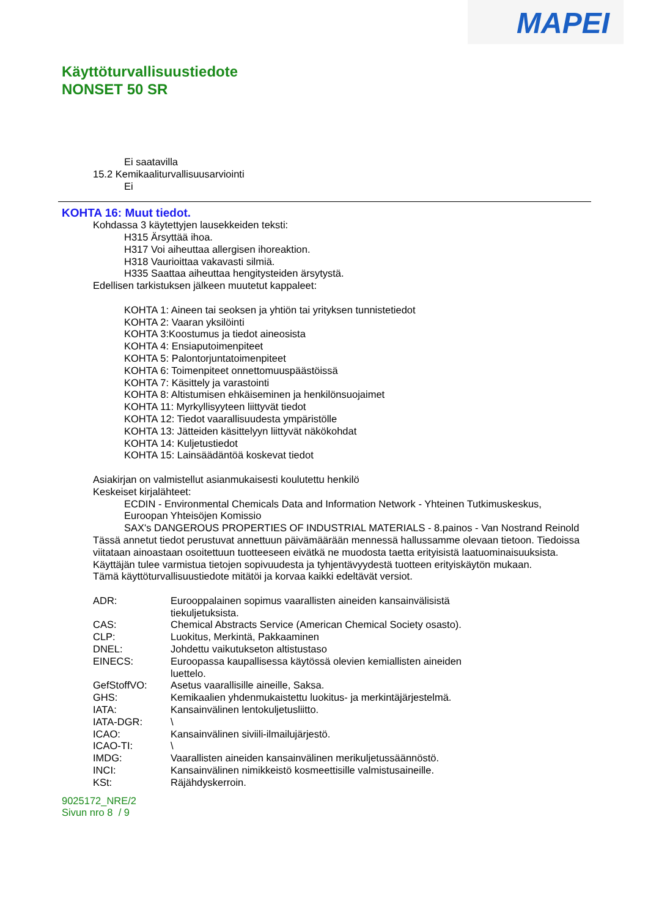MAPEI
Käyttöturvallisuustiedote
NONSET 50 SR
Ei saatavilla
15.2 Kemikaaliturvallisuusarviointi
Ei
KOHTA 16: Muut tiedot.
Kohdassa 3 käytettyjen lausekkeiden teksti:
H315 Ärsyttää ihoa.
H317 Voi aiheuttaa allergisen ihoreaktion.
H318 Vaurioittaa vakavasti silmiä.
H335 Saattaa aiheuttaa hengitysteiden ärsytystä.
Edellisen tarkistuksen jälkeen muutetut kappaleet:
KOHTA 1: Aineen tai seoksen ja yhtiön tai yrityksen tunnistetiedot
KOHTA 2: Vaaran yksilöinti
KOHTA 3:Koostumus ja tiedot aineosista
KOHTA 4: Ensiaputoimenpiteet
KOHTA 5: Palontorjuntatoimenpiteet
KOHTA 6: Toimenpiteet onnettomuuspäästöissä
KOHTA 7: Käsittely ja varastointi
KOHTA 8: Altistumisen ehkäiseminen ja henkilönsuojaimet
KOHTA 11: Myrkyllisyyteen liittyvät tiedot
KOHTA 12: Tiedot vaarallisuudesta ympäristölle
KOHTA 13: Jätteiden käsittelyyn liittyvät näkökohdat
KOHTA 14: Kuljetustiedot
KOHTA 15: Lainsäädäntöä koskevat tiedot
Asiakirjan on valmistellut asianmukaisesti koulutettu henkilö
Keskeiset kirjalähteet:
ECDIN - Environmental Chemicals Data and Information Network - Yhteinen Tutkimuskeskus, Euroopan Yhteisöjen Komissio
SAX's DANGEROUS PROPERTIES OF INDUSTRIAL MATERIALS - 8.painos - Van Nostrand Reinold
Tässä annetut tiedot perustuvat annettuun päivämäärään mennessä hallussamme olevaan tietoon. Tiedoissa viitataan ainoastaan osoitettuun tuotteeseen eivätkä ne muodosta taetta erityisistä laatuominaisuuksista.
Käyttäjän tulee varmistua tietojen sopivuudesta ja tyhjentävyydestä tuotteen erityiskäytön mukaan.
Tämä käyttöturvallisuustiedote mitätöi ja korvaa kaikki edeltävät versiot.
| ADR: | Eurooppalainen sopimus vaarallisten aineiden kansainvälisistä tiekuljetuksista. |
| CAS: | Chemical Abstracts Service (American Chemical Society osasto). |
| CLP: | Luokitus, Merkintä, Pakkaaminen |
| DNEL: | Johdettu vaikutukseton altistustaso |
| EINECS: | Euroopassa kaupallisessa käytössä olevien kemiallisten aineiden luettelo. |
| GefStoffVO: | Asetus vaarallisille aineille, Saksa. |
| GHS: | Kemikaalien yhdenmukaistettu luokitus- ja merkintäjärjestelmä. |
| IATA: | Kansainvälinen lentokuljetusliitto. |
| IATA-DGR: | \ |
| ICAO: | Kansainvälinen siviili-ilmailujärjestö. |
| ICAO-TI: | \ |
| IMDG: | Vaarallisten aineiden kansainvälinen merikuljetussäännöstö. |
| INCI: | Kansainvälinen nimikkeistö kosmeettisille valmistusaineille. |
| KSt: | Räjähdyskerroin. |
9025172_NRE/2
Sivun nro 8 / 9